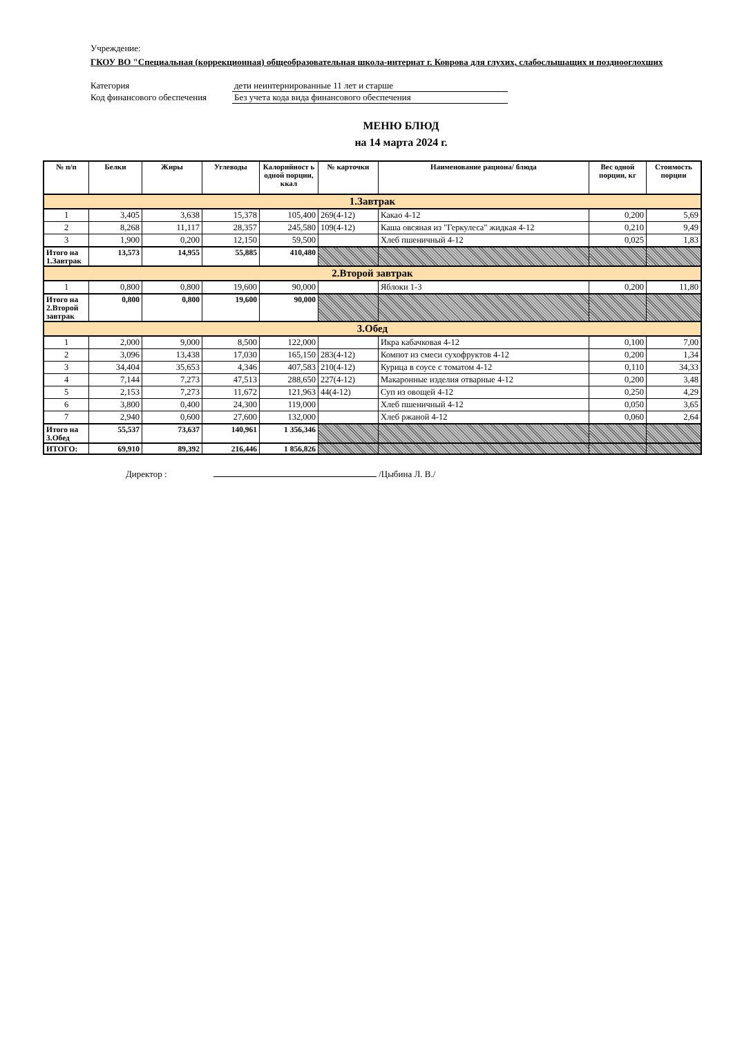Учреждение:
ГКОУ ВО "Специальная (коррекционная) общеобразовательная школа-интернат г. Коврова для глухих, слабослышащих и позднооглохших
Категория дети неинтернированные 11 лет и старше
Код финансового обеспечения
Без учета кода вида финансового обеспечения
МЕНЮ БЛЮД
на 14 марта 2024 г.
| № п/п | Белки | Жиры | Углеводы | Калорийност ь одной порции, ккал | № карточки | Наименование рациона/ блюда | Вес одной порции, кг | Стоимость порции |
| --- | --- | --- | --- | --- | --- | --- | --- | --- |
| 1.Завтрак | | | | | | | | |
| 1 | 3,405 | 3,638 | 15,378 | 105,400 | 269(4-12) | Какао 4-12 | 0,200 | 5,69 |
| 2 | 8,268 | 11,117 | 28,357 | 245,580 | 109(4-12) | Каша овсяная из "Геркулеса" жидкая 4-12 | 0,210 | 9,49 |
| 3 | 1,900 | 0,200 | 12,150 | 59,500 | | Хлеб пшеничный 4-12 | 0,025 | 1,83 |
| Итого на 1.Завтрак | 13,573 | 14,955 | 55,885 | 410,480 | | | | |
| 2.Второй завтрак | | | | | | | | |
| 1 | 0,800 | 0,800 | 19,600 | 90,000 | | Яблоки 1-3 | 0,200 | 11,80 |
| Итого на 2.Второй завтрак | 0,800 | 0,800 | 19,600 | 90,000 | | | | |
| 3.Обед | | | | | | | | |
| 1 | 2,000 | 9,000 | 8,500 | 122,000 | | Икра кабачковая 4-12 | 0,100 | 7,00 |
| 2 | 3,096 | 13,438 | 17,030 | 165,150 | 283(4-12) | Компот из смеси сухофруктов 4-12 | 0,200 | 1,34 |
| 3 | 34,404 | 35,653 | 4,346 | 407,583 | 210(4-12) | Курица в соусе с томатом 4-12 | 0,110 | 34,33 |
| 4 | 7,144 | 7,273 | 47,513 | 288,650 | 227(4-12) | Макаронные изделия отварные 4-12 | 0,200 | 3,48 |
| 5 | 2,153 | 7,273 | 11,672 | 121,963 | 44(4-12) | Суп из овощей 4-12 | 0,250 | 4,29 |
| 6 | 3,800 | 0,400 | 24,300 | 119,000 | | Хлеб пшеничный 4-12 | 0,050 | 3,65 |
| 7 | 2,940 | 0,600 | 27,600 | 132,000 | | Хлеб ржаной 4-12 | 0,060 | 2,64 |
| Итого на 3.Обед | 55,537 | 73,637 | 140,961 | 1 356,346 | | | | |
| ИТОГО: | 69,910 | 89,392 | 216,446 | 1 856,826 | | | | |
Директор : /Цыбина Л. В./